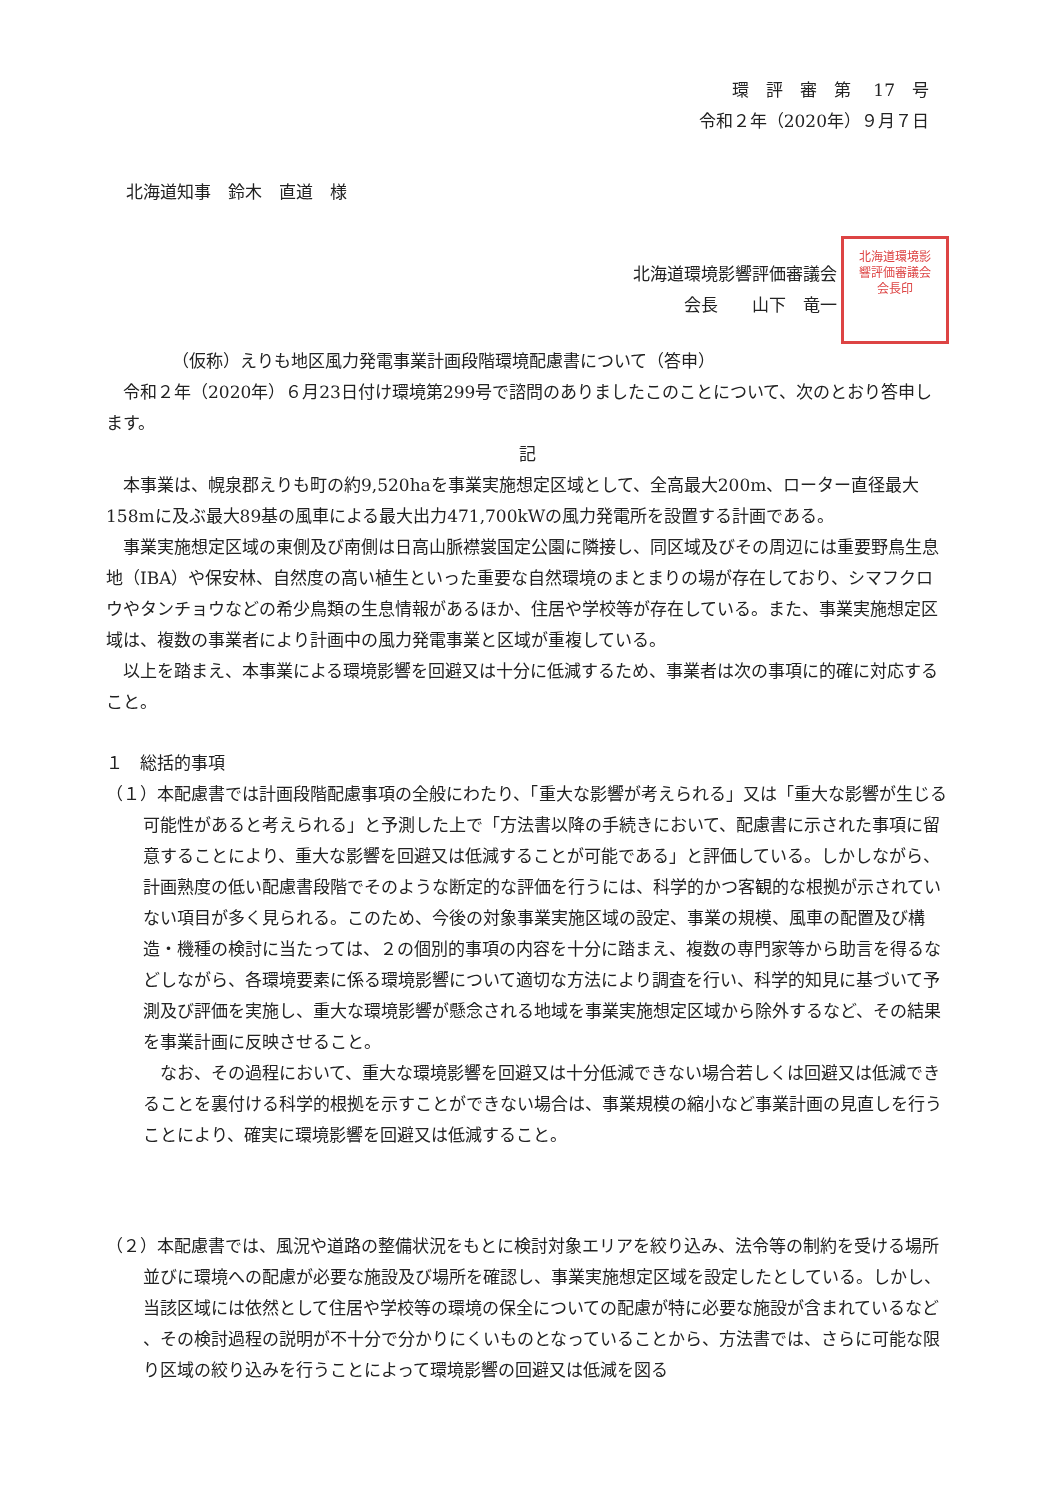環　評　審　第　 17　号
令和２年（2020年）９月７日
北海道知事　鈴木　直道　様
北海道環境影響評価審議会
会長　　山下　竜一
北海道環境影響評価審議会会長印
（仮称）えりも地区風力発電事業計画段階環境配慮書について（答申）
令和２年（2020年）６月23日付け環境第299号で諮問のありましたこのことについて、次のとおり答申します。
記
本事業は、幌泉郡えりも町の約9,520haを事業実施想定区域として、全高最大200m、ローター直径最大158mに及ぶ最大89基の風車による最大出力471,700kWの風力発電所を設置する計画である。
事業実施想定区域の東側及び南側は日高山脈襟裳国定公園に隣接し、同区域及びその周辺には重要野鳥生息地（IBA）や保安林、自然度の高い植生といった重要な自然環境のまとまりの場が存在しており、シマフクロウやタンチョウなどの希少鳥類の生息情報があるほか、住居や学校等が存在している。また、事業実施想定区域は、複数の事業者により計画中の風力発電事業と区域が重複している。
以上を踏まえ、本事業による環境影響を回避又は十分に低減するため、事業者は次の事項に的確に対応すること。
１　総括的事項
（１）本配慮書では計画段階配慮事項の全般にわたり、「重大な影響が考えられる」又は「重大な影響が生じる可能性があると考えられる」と予測した上で「方法書以降の手続きにおいて、配慮書に示された事項に留意することにより、重大な影響を回避又は低減することが可能である」と評価している。しかしながら、計画熟度の低い配慮書段階でそのような断定的な評価を行うには、科学的かつ客観的な根拠が示されていない項目が多く見られる。このため、今後の対象事業実施区域の設定、事業の規模、風車の配置及び構造・機種の検討に当たっては、２の個別的事項の内容を十分に踏まえ、複数の専門家等から助言を得るなどしながら、各環境要素に係る環境影響について適切な方法により調査を行い、科学的知見に基づいて予測及び評価を実施し、重大な環境影響が懸念される地域を事業実施想定区域から除外するなど、その結果を事業計画に反映させること。
なお、その過程において、重大な環境影響を回避又は十分低減できない場合若しくは回避又は低減できることを裏付ける科学的根拠を示すことができない場合は、事業規模の縮小など事業計画の見直しを行うことにより、確実に環境影響を回避又は低減すること。
（２）本配慮書では、風況や道路の整備状況をもとに検討対象エリアを絞り込み、法令等の制約を受ける場所並びに環境への配慮が必要な施設及び場所を確認し、事業実施想定区域を設定したとしている。しかし、当該区域には依然として住居や学校等の環境の保全についての配慮が特に必要な施設が含まれているなど 、その検討過程の説明が不十分で分かりにくいものとなっていることから、方法書では、さらに可能な限り区域の絞り込みを行うことによって環境影響の回避又は低減を図る